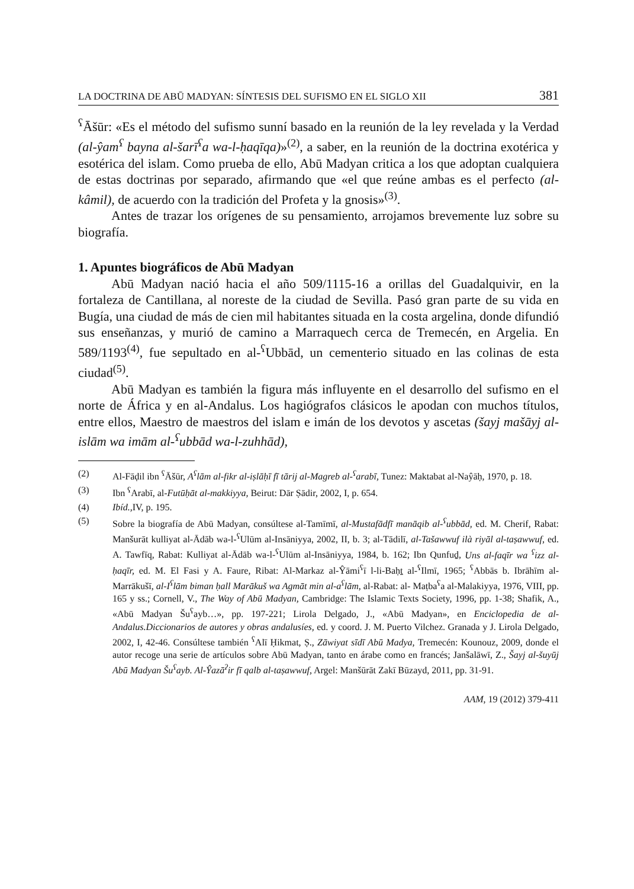LA DOCTRINA DE ABŪ MADYAN: SÍNTESIS DEL SUFISMO EN EL SIGLO XII 381
<sup>ʕ</sup>Āšūr: «Es el método del sufismo sunní basado en la reunión de la ley revelada y la Verdad (al-ŷam<sup>ʕ</sup> bayna al-šarī<sup>ʕ</sup>a wa-l-ḥaqīqa)»<sup>(2)</sup>, a saber, en la reunión de la doctrina exotérica y esotérica del islam. Como prueba de ello, Abū Madyan critica a los que adoptan cualquiera de estas doctrinas por separado, afirmando que «el que reúne ambas es el perfecto (al-kâmil), de acuerdo con la tradición del Profeta y la gnosis»<sup>(3)</sup>.
Antes de trazar los orígenes de su pensamiento, arrojamos brevemente luz sobre su biografía.
1. Apuntes biográficos de Abū Madyan
Abū Madyan nació hacia el año 509/1115-16 a orillas del Guadalquivir, en la fortaleza de Cantillana, al noreste de la ciudad de Sevilla. Pasó gran parte de su vida en Bugía, una ciudad de más de cien mil habitantes situada en la costa argelina, donde difundió sus enseñanzas, y murió de camino a Marraquech cerca de Tremecén, en Argelia. En 589/1193<sup>(4)</sup>, fue sepultado en al-<sup>ʕ</sup>Ubbād, un cementerio situado en las colinas de esta ciudad<sup>(5)</sup>.
Abū Madyan es también la figura más influyente en el desarrollo del sufismo en el norte de África y en al-Andalus. Los hagiógrafos clásicos le apodan con muchos títulos, entre ellos, Maestro de maestros del islam e imán de los devotos y ascetas (šayj mašāyj al-islām wa imām al-<sup>ʕ</sup>ubbād wa-l-zuhhād),
(2) Al-Fāḍil ibn <sup>ʕ</sup>Āšūr, A<sup>ʕ</sup>lām al-fikr al-iṣlāḥī fī tārij al-Magreb al-<sup>ʕ</sup>arabī, Tunez: Maktabat al-Naŷāḥ, 1970, p. 18.
(3) Ibn <sup>ʕ</sup>Arabī, al-Futūḥāt al-makkiyya, Beirut: Dār Ṣādir, 2002, I, p. 654.
(4) Ibíd., IV, p. 195.
(5) Sobre la biografía de Abū Madyan, consúltese al-Tamīmī, al-Mustafādfī manāqib al-<sup>ʕ</sup>ubbād, ed. M. Cherif, Rabat: Manšurāt kulliyat al-Ādāb wa-l-<sup>ʕ</sup>Ulūm al-Insāniyya, 2002, II, b. 3; al-Tādilī, al-Tašawwuf ilà riyāl al-taṣawwuf, ed. A. Tawfīq, Rabat: Kulliyat al-Ādāb wa-l-<sup>ʕ</sup>Ulūm al-Insāniyya, 1984, b. 162; Ibn Qunfuḏ, Uns al-faqīr wa <sup>ʕ</sup>izz al-ḥaqīr, ed. M. El Fasi y A. Faure, Ribat: Al-Markaz al-Ŷāmi<sup>ʕ</sup>ī l-li-Baḥṯ al-<sup>ʕ</sup>Ilmī, 1965; <sup>ʕ</sup>Abbās b. Ibrāhīm al-Marrākušī, al-I<sup>ʕ</sup>lām biman ḥall Marākuš wa Agmāt min al-a<sup>ʕ</sup>lām, al-Rabat: al- Maṭba<sup>ʕ</sup>a al-Malakiyya, 1976, VIII, pp. 165 y ss.; Cornell, V., The Way of Abū Madyan, Cambridge: The Islamic Texts Society, 1996, pp. 1-38; Shafik, A., «Abū Madyan Šu<sup>ʕ</sup>ayb…», pp. 197-221; Lirola Delgado, J., «Abū Madyan», en Enciclopedia de al-Andalus.Diccionarios de autores y obras andalusíes, ed. y coord. J. M. Puerto Vilchez. Granada y J. Lirola Delgado, 2002, I, 42-46. Consúltese también <sup>ʕ</sup>Alī Ḥikmat, Ṣ., Zāwiyat sīdī Abū Madya, Tremecén: Kounouz, 2009, donde el autor recoge una serie de artículos sobre Abū Madyan, tanto en árabe como en francés; Janšalāwī, Z., Šayj al-šuyūj Abū Madyan Šu<sup>ʕ</sup>ayb. Al-Ŷazā<sup>ʔ</sup>ir fī qalb al-taṣawwuf, Argel: Manšūrāt Zakī Būzayd, 2011, pp. 31-91.
AAM, 19 (2012) 379-411